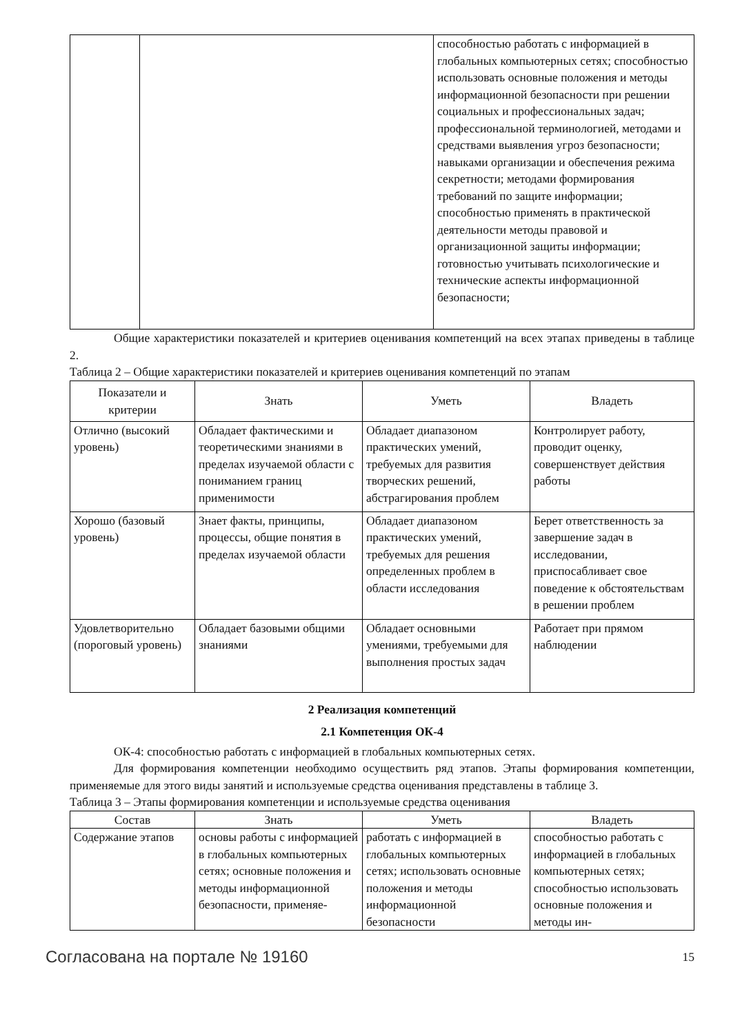| | | способностью работать с информацией в глобальных компьютерных сетях; способностью использовать основные положения и методы информационной безопасности при решении социальных и профессиональных задач; профессиональной терминологией, методами и средствами выявления угроз безопасности; навыками организации и обеспечения режима секретности; методами формирования требований по защите информации; способностью применять в практической деятельности методы правовой и организационной защиты информации; готовностью учитывать психологические и технические аспекты информационной безопасности; |
Общие характеристики показателей и критериев оценивания компетенций на всех этапах приведены в таблице 2.
Таблица 2 – Общие характеристики показателей и критериев оценивания компетенций по этапам
| Показатели и критерии | Знать | Уметь | Владеть |
| --- | --- | --- | --- |
| Отлично (высокий уровень) | Обладает фактическими и теоретическими знаниями в пределах изучаемой области с пониманием границ применимости | Обладает диапазоном практических умений, требуемых для развития творческих решений, абстрагирования проблем | Контролирует работу, проводит оценку, совершенствует действия работы |
| Хорошо (базовый уровень) | Знает факты, принципы, процессы, общие понятия в пределах изучаемой области | Обладает диапазоном практических умений, требуемых для решения определенных проблем в области исследования | Берет ответственность за завершение задач в исследовании, приспосабливает свое поведение к обстоятельствам в решении проблем |
| Удовлетворительно (пороговый уровень) | Обладает базовыми общими знаниями | Обладает основными умениями, требуемыми для выполнения простых задач | Работает при прямом наблюдении |
2 Реализация компетенций
2.1 Компетенция ОК-4
ОК-4: способностью работать с информацией в глобальных компьютерных сетях.
Для формирования компетенции необходимо осуществить ряд этапов. Этапы формирования компетенции, применяемые для этого виды занятий и используемые средства оценивания представлены в таблице 3.
Таблица 3 – Этапы формирования компетенции и используемые средства оценивания
| Состав | Знать | Уметь | Владеть |
| --- | --- | --- | --- |
| Содержание этапов | основы работы с информацией в глобальных компьютерных сетях; основные положения и методы информационной безопасности, применяе- | работать с информацией в глобальных компьютерных сетях; использовать основные положения и методы информационной безопасности | способностью работать с информацией в глобальных компьютерных сетях; способностью использовать основные положения и методы ин- |
Согласована на портале № 19160 15